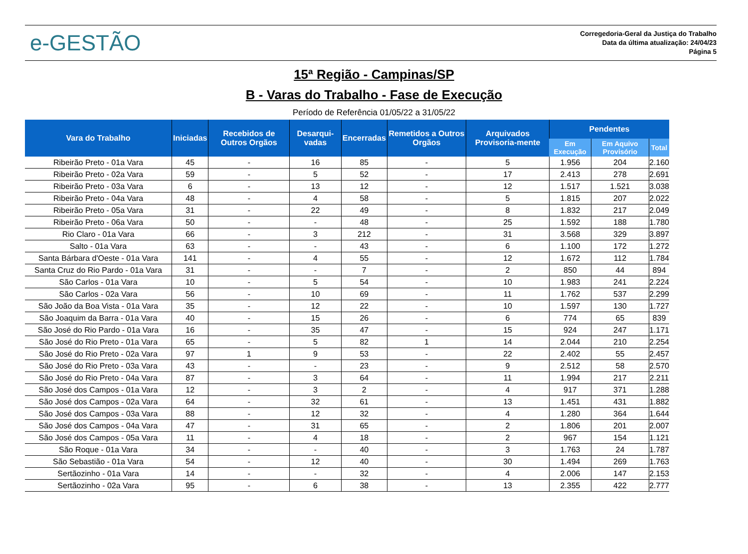e-GESTÃO
Corregedoria-Geral da Justiça do Trabalho
Data da última atualização: 24/04/23
Página 5
15ª Região - Campinas/SP
B - Varas do Trabalho - Fase de Execução
Período de Referência 01/05/22 a 31/05/22
| Vara do Trabalho | Iniciadas | Recebidos de Outros Orgãos | Desarqui-vadas | Encerradas | Remetidos a Outros Orgãos | Arquivados Provisoria-mente | Pendentes | | |
| --- | --- | --- | --- | --- | --- | --- | --- | --- | --- |
| | | | | | | | Em Execução | Em Aquivo Provisório | Total |
| Ribeirão Preto - 01a Vara | 45 | - | 16 | 85 | - | 5 | 1.956 | 204 | 2.160 |
| Ribeirão Preto - 02a Vara | 59 | - | 5 | 52 | - | 17 | 2.413 | 278 | 2.691 |
| Ribeirão Preto - 03a Vara | 6 | - | 13 | 12 | - | 12 | 1.517 | 1.521 | 3.038 |
| Ribeirão Preto - 04a Vara | 48 | - | 4 | 58 | - | 5 | 1.815 | 207 | 2.022 |
| Ribeirão Preto - 05a Vara | 31 | - | 22 | 49 | - | 8 | 1.832 | 217 | 2.049 |
| Ribeirão Preto - 06a Vara | 50 | - | - | 48 | - | 25 | 1.592 | 188 | 1.780 |
| Rio Claro - 01a Vara | 66 | - | 3 | 212 | - | 31 | 3.568 | 329 | 3.897 |
| Salto - 01a Vara | 63 | - | - | 43 | - | 6 | 1.100 | 172 | 1.272 |
| Santa Bárbara d'Oeste - 01a Vara | 141 | - | 4 | 55 | - | 12 | 1.672 | 112 | 1.784 |
| Santa Cruz do Rio Pardo - 01a Vara | 31 | - | - | 7 | - | 2 | 850 | 44 | 894 |
| São Carlos - 01a Vara | 10 | - | 5 | 54 | - | 10 | 1.983 | 241 | 2.224 |
| São Carlos - 02a Vara | 56 | - | 10 | 69 | - | 11 | 1.762 | 537 | 2.299 |
| São João da Boa Vista - 01a Vara | 35 | - | 12 | 22 | - | 10 | 1.597 | 130 | 1.727 |
| São Joaquim da Barra - 01a Vara | 40 | - | 15 | 26 | - | 6 | 774 | 65 | 839 |
| São José do Rio Pardo - 01a Vara | 16 | - | 35 | 47 | - | 15 | 924 | 247 | 1.171 |
| São José do Rio Preto - 01a Vara | 65 | - | 5 | 82 | 1 | 14 | 2.044 | 210 | 2.254 |
| São José do Rio Preto - 02a Vara | 97 | 1 | 9 | 53 | - | 22 | 2.402 | 55 | 2.457 |
| São José do Rio Preto - 03a Vara | 43 | - | - | 23 | - | 9 | 2.512 | 58 | 2.570 |
| São José do Rio Preto - 04a Vara | 87 | - | 3 | 64 | - | 11 | 1.994 | 217 | 2.211 |
| São José dos Campos - 01a Vara | 12 | - | 3 | 2 | - | 4 | 917 | 371 | 1.288 |
| São José dos Campos - 02a Vara | 64 | - | 32 | 61 | - | 13 | 1.451 | 431 | 1.882 |
| São José dos Campos - 03a Vara | 88 | - | 12 | 32 | - | 4 | 1.280 | 364 | 1.644 |
| São José dos Campos - 04a Vara | 47 | - | 31 | 65 | - | 2 | 1.806 | 201 | 2.007 |
| São José dos Campos - 05a Vara | 11 | - | 4 | 18 | - | 2 | 967 | 154 | 1.121 |
| São Roque - 01a Vara | 34 | - | - | 40 | - | 3 | 1.763 | 24 | 1.787 |
| São Sebastião - 01a Vara | 54 | - | 12 | 40 | - | 30 | 1.494 | 269 | 1.763 |
| Sertãozinho - 01a Vara | 14 | - | - | 32 | - | 4 | 2.006 | 147 | 2.153 |
| Sertãozinho - 02a Vara | 95 | - | 6 | 38 | - | 13 | 2.355 | 422 | 2.777 |